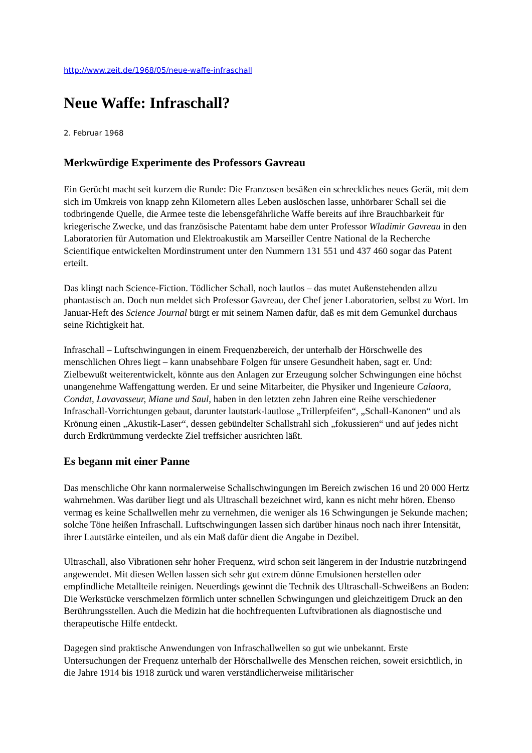http://www.zeit.de/1968/05/neue-waffe-infraschall
Neue Waffe: Infraschall?
2. Februar 1968
Merkwürdige Experimente des Professors Gavreau
Ein Gerücht macht seit kurzem die Runde: Die Franzosen besäßen ein schreckliches neues Gerät, mit dem sich im Umkreis von knapp zehn Kilometern alles Leben auslöschen lasse, unhörbarer Schall sei die todbringende Quelle, die Armee teste die lebensgefährliche Waffe bereits auf ihre Brauchbarkeit für kriegerische Zwecke, und das französische Patentamt habe dem unter Professor Wladimir Gavreau in den Laboratorien für Automation und Elektroakustik am Marseiller Centre National de la Recherche Scientifique entwickelten Mordinstrument unter den Nummern 131 551 und 437 460 sogar das Patent erteilt.
Das klingt nach Science-Fiction. Tödlicher Schall, noch lautlos – das mutet Außenstehenden allzu phantastisch an. Doch nun meldet sich Professor Gavreau, der Chef jener Laboratorien, selbst zu Wort. Im Januar-Heft des Science Journal bürgt er mit seinem Namen dafür, daß es mit dem Gemunkel durchaus seine Richtigkeit hat.
Infraschall – Luftschwingungen in einem Frequenzbereich, der unterhalb der Hörschwelle des menschlichen Ohres liegt – kann unabsehbare Folgen für unsere Gesundheit haben, sagt er. Und: Zielbewußt weiterentwickelt, könnte aus den Anlagen zur Erzeugung solcher Schwingungen eine höchst unangenehme Waffengattung werden. Er und seine Mitarbeiter, die Physiker und Ingenieure Calaora, Condat, Lavavasseur, Miane und Saul, haben in den letzten zehn Jahren eine Reihe verschiedener Infraschall-Vorrichtungen gebaut, darunter lautstark-lautlose „Trillerpfeifen“, „Schall-Kanonen“ und als Krönung einen „Akustik-Laser“, dessen gebündelter Schallstrahl sich „fokussieren“ und auf jedes nicht durch Erdkrümmung verdeckte Ziel treffsicher ausrichten läßt.
Es begann mit einer Panne
Das menschliche Ohr kann normalerweise Schallschwingungen im Bereich zwischen 16 und 20 000 Hertz wahrnehmen. Was darüber liegt und als Ultraschall bezeichnet wird, kann es nicht mehr hören. Ebenso vermag es keine Schallwellen mehr zu vernehmen, die weniger als 16 Schwingungen je Sekunde machen; solche Töne heißen Infraschall. Luftschwingungen lassen sich darüber hinaus noch nach ihrer Intensität, ihrer Lautstärke einteilen, und als ein Maß dafür dient die Angabe in Dezibel.
Ultraschall, also Vibrationen sehr hoher Frequenz, wird schon seit längerem in der Industrie nutzbringend angewendet. Mit diesen Wellen lassen sich sehr gut extrem dünne Emulsionen herstellen oder empfindliche Metallteile reinigen. Neuerdings gewinnt die Technik des Ultraschall-Schweißens an Boden: Die Werkstücke verschmelzen förmlich unter schnellen Schwingungen und gleichzeitigem Druck an den Berührungsstellen. Auch die Medizin hat die hochfrequenten Luftvibrationen als diagnostische und therapeutische Hilfe entdeckt.
Dagegen sind praktische Anwendungen von Infraschallwellen so gut wie unbekannt. Erste Untersuchungen der Frequenz unterhalb der Hörschallwelle des Menschen reichen, soweit ersichtlich, in die Jahre 1914 bis 1918 zurück und waren verständlicherweise militärischer